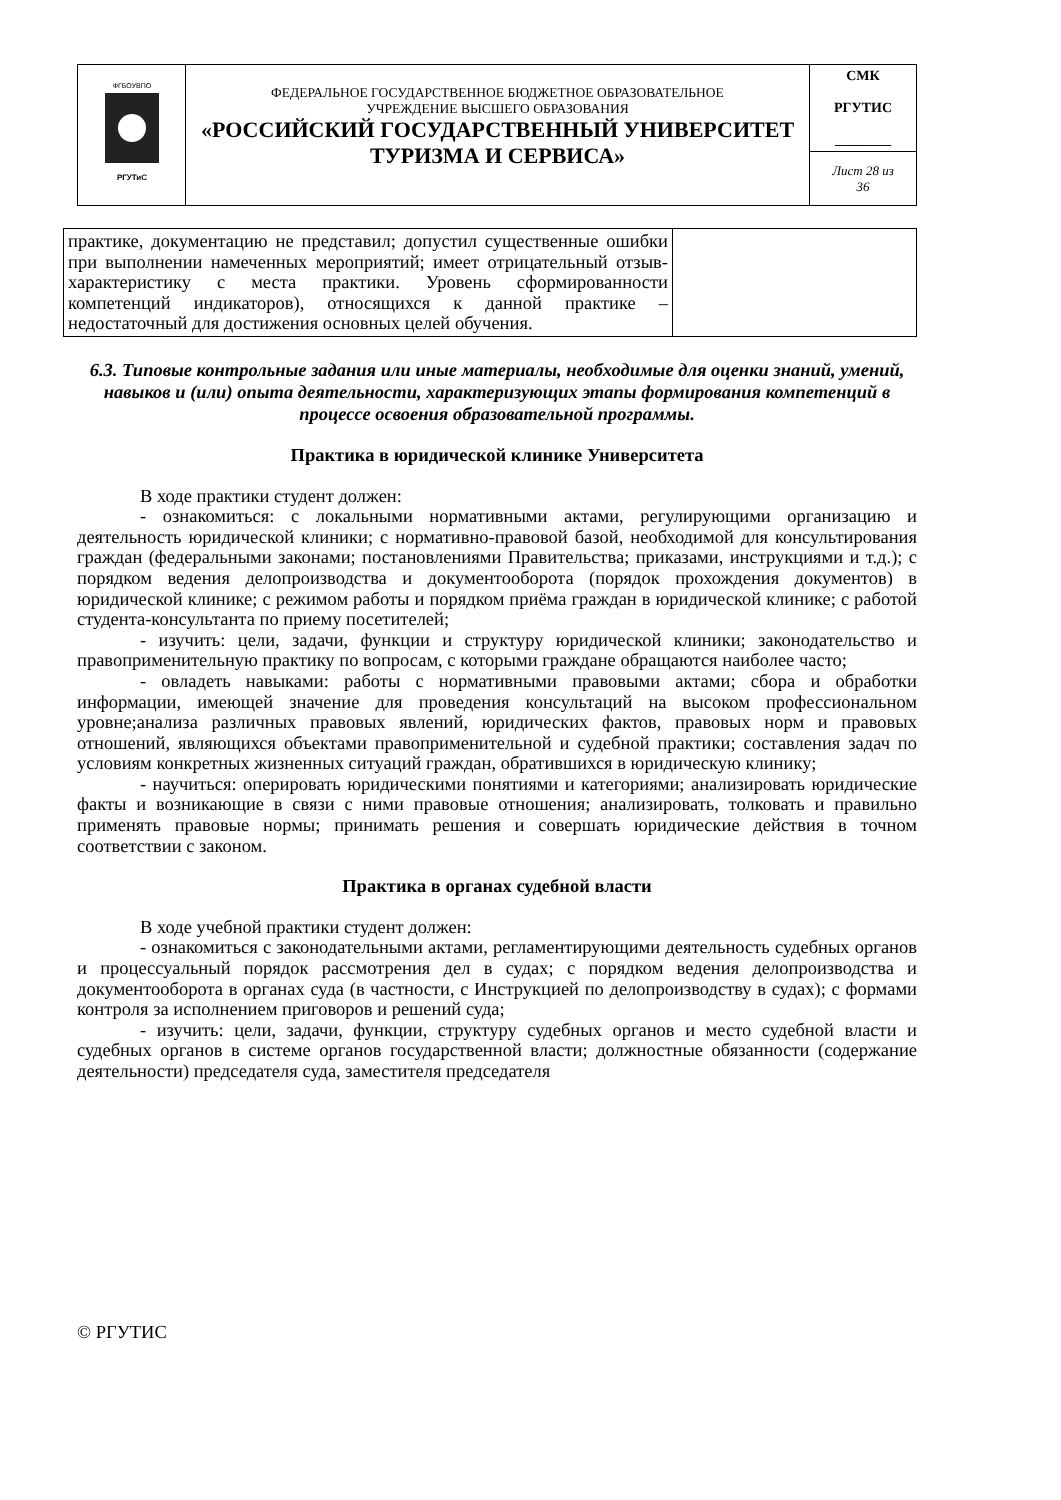| ФГБОУВПО РГУТиС | ФЕДЕРАЛЬНОЕ ГОСУДАРСТВЕННОЕ БЮДЖЕТНОЕ ОБРАЗОВАТЕЛЬНОЕ УЧРЕЖДЕНИЕ ВЫСШЕГО ОБРАЗОВАНИЯ «РОССИЙСКИЙ ГОСУДАРСТВЕННЫЙ УНИВЕРСИТЕТ ТУРИЗМА И СЕРВИСА» | СМК РГУТИС ________ |
| | | Лист 28 из 36 |
| практике, документацию не представил; допустил существенные ошибки при выполнении намеченных мероприятий; имеет отрицательный отзыв-характеристику с места практики. Уровень сформированности компетенций индикаторов), относящихся к данной практике – недостаточный для достижения основных целей обучения. | |
6.3. Типовые контрольные задания или иные материалы, необходимые для оценки знаний, умений, навыков и (или) опыта деятельности, характеризующих этапы формирования компетенций в процессе освоения образовательной программы.
Практика в юридической клинике Университета
В ходе практики студент должен:
- ознакомиться: с локальными нормативными актами, регулирующими организацию и деятельность юридической клиники; с нормативно-правовой базой, необходимой для консультирования граждан (федеральными законами; постановлениями Правительства; приказами, инструкциями и т.д.); с порядком ведения делопроизводства и документооборота (порядок прохождения документов) в юридической клинике; с режимом работы и порядком приёма граждан в юридической клинике; с работой студента-консультанта по приему посетителей;
- изучить: цели, задачи, функции и структуру юридической клиники; законодательство и правоприменительную практику по вопросам, с которыми граждане обращаются наиболее часто;
- овладеть навыками: работы с нормативными правовыми актами; сбора и обработки информации, имеющей значение для проведения консультаций на высоком профессиональном уровне;анализа различных правовых явлений, юридических фактов, правовых норм и правовых отношений, являющихся объектами правоприменительной и судебной практики; составления задач по условиям конкретных жизненных ситуаций граждан, обратившихся в юридическую клинику;
- научиться: оперировать юридическими понятиями и категориями; анализировать юридические факты и возникающие в связи с ними правовые отношения; анализировать, толковать и правильно применять правовые нормы; принимать решения и совершать юридические действия в точном соответствии с законом.
Практика в органах судебной власти
В ходе учебной практики студент должен:
- ознакомиться с законодательными актами, регламентирующими деятельность судебных органов и процессуальный порядок рассмотрения дел в судах; с порядком ведения делопроизводства и документооборота в органах суда (в частности, с Инструкцией по делопроизводству в судах); с формами контроля за исполнением приговоров и решений суда;
- изучить: цели, задачи, функции, структуру судебных органов и место судебной власти и судебных органов в системе органов государственной власти; должностные обязанности (содержание деятельности) председателя суда, заместителя председателя
© РГУТИС